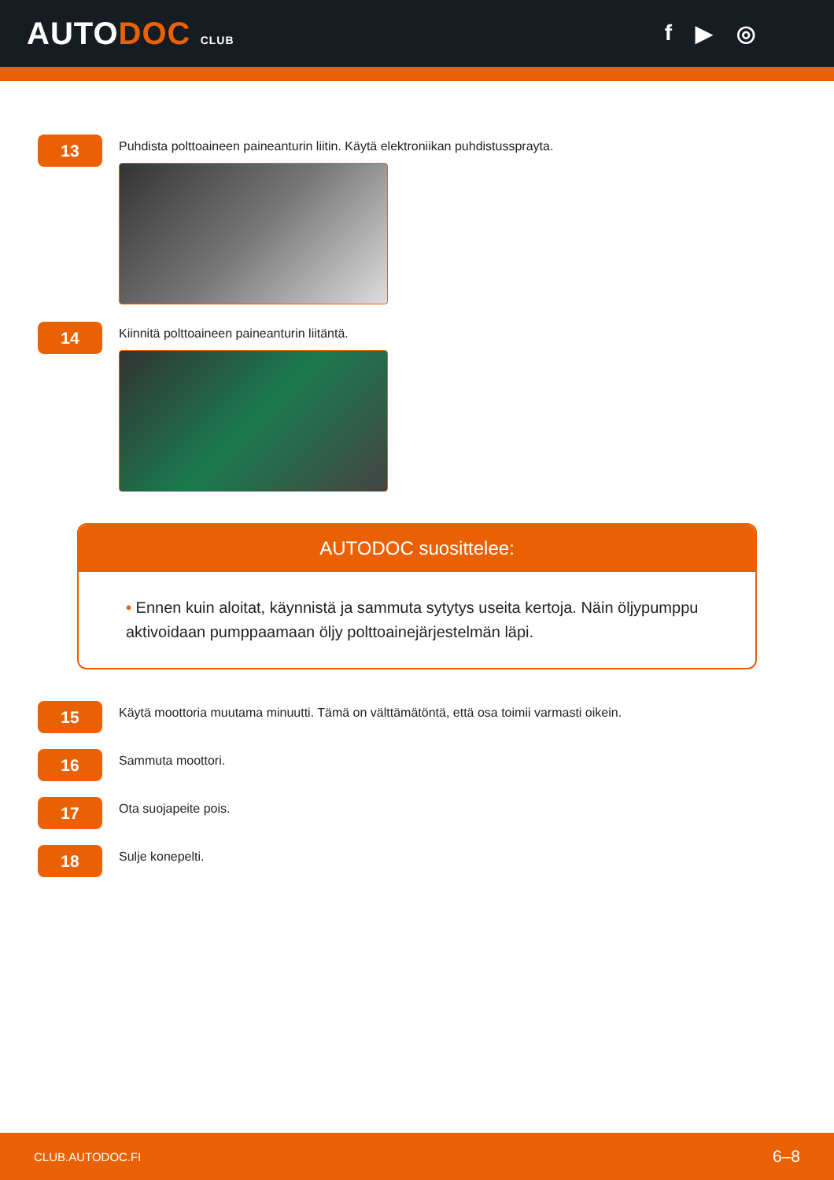AUTODOC CLUB
f ▶ ◎
13
Puhdista polttoaineen paineanturin liitin. Käytä elektroniikan puhdistussprayta.
14
Kiinnitä polttoaineen paineanturin liitäntä.
AUTODOC suosittelee:
• Ennen kuin aloitat, käynnistä ja sammuta sytytys useita kertoja. Näin öljypumppu aktivoidaan pumppaamaan öljy polttoainejärjestelmän läpi.
15
Käytä moottoria muutama minuutti. Tämä on välttämätöntä, että osa toimii varmasti oikein.
16
Sammuta moottori.
17
Ota suojapeite pois.
18
Sulje konepelti.
CLUB.AUTODOC.FI 6–8